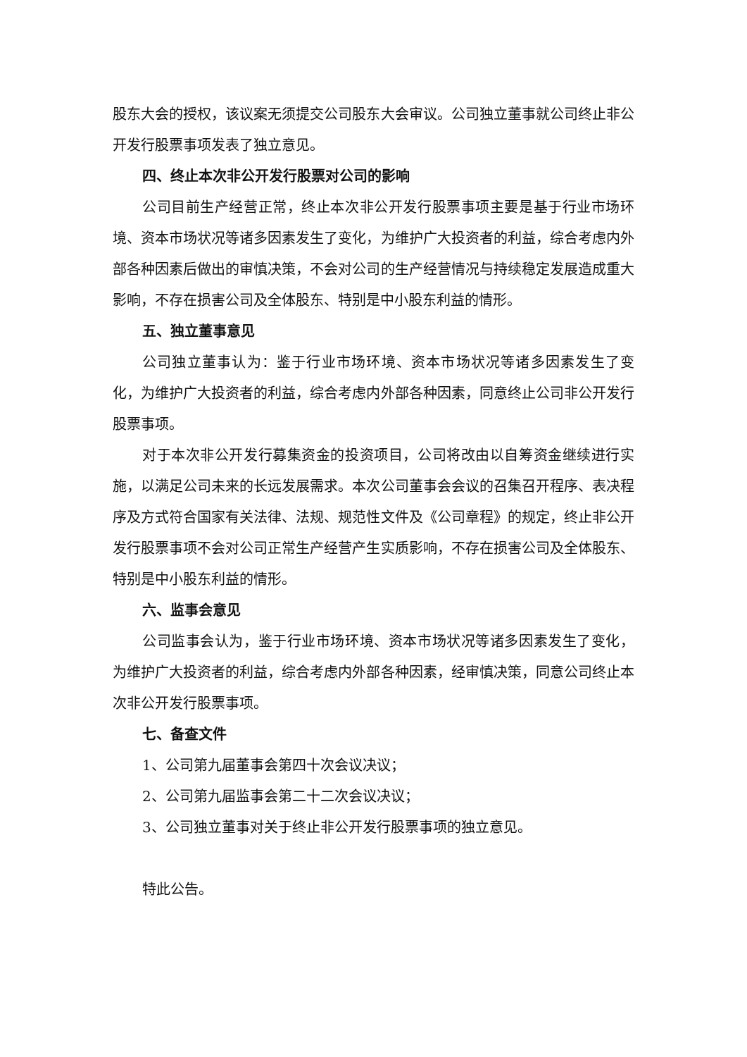股东大会的授权，该议案无须提交公司股东大会审议。公司独立董事就公司终止非公开发行股票事项发表了独立意见。
四、终止本次非公开发行股票对公司的影响
公司目前生产经营正常，终止本次非公开发行股票事项主要是基于行业市场环境、资本市场状况等诸多因素发生了变化，为维护广大投资者的利益，综合考虑内外部各种因素后做出的审慎决策，不会对公司的生产经营情况与持续稳定发展造成重大影响，不存在损害公司及全体股东、特别是中小股东利益的情形。
五、独立董事意见
公司独立董事认为：鉴于行业市场环境、资本市场状况等诸多因素发生了变化，为维护广大投资者的利益，综合考虑内外部各种因素，同意终止公司非公开发行股票事项。
对于本次非公开发行募集资金的投资项目，公司将改由以自筹资金继续进行实施，以满足公司未来的长远发展需求。本次公司董事会会议的召集召开程序、表决程序及方式符合国家有关法律、法规、规范性文件及《公司章程》的规定，终止非公开发行股票事项不会对公司正常生产经营产生实质影响，不存在损害公司及全体股东、特别是中小股东利益的情形。
六、监事会意见
公司监事会认为，鉴于行业市场环境、资本市场状况等诸多因素发生了变化，为维护广大投资者的利益，综合考虑内外部各种因素，经审慎决策，同意公司终止本次非公开发行股票事项。
七、备查文件
1、公司第九届董事会第四十次会议决议；
2、公司第九届监事会第二十二次会议决议；
3、公司独立董事对关于终止非公开发行股票事项的独立意见。
特此公告。